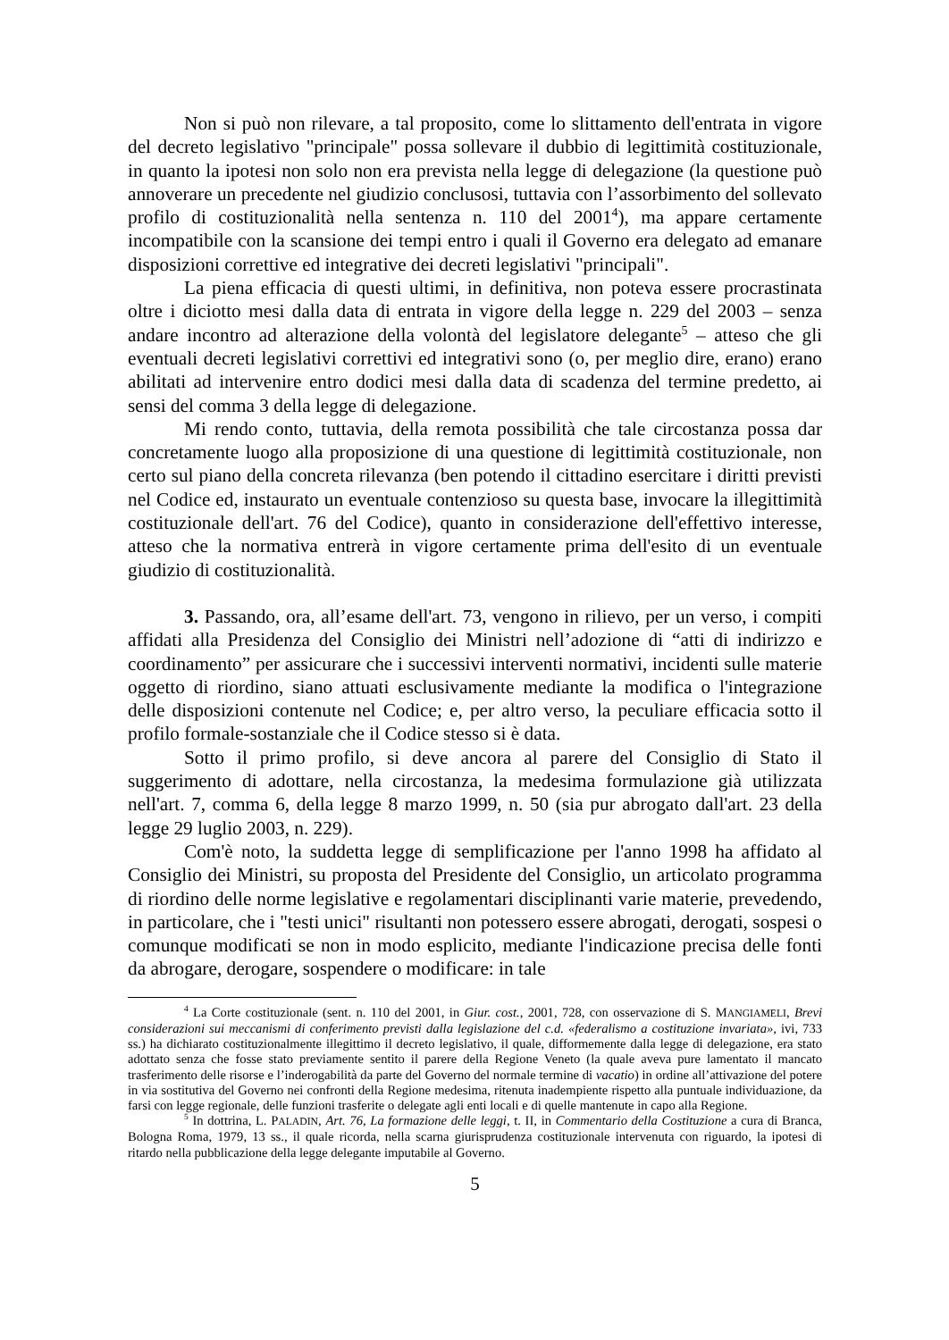Non si può non rilevare, a tal proposito, come lo slittamento dell'entrata in vigore del decreto legislativo "principale" possa sollevare il dubbio di legittimità costituzionale, in quanto la ipotesi non solo non era prevista nella legge di delegazione (la questione può annoverare un precedente nel giudizio conclusosi, tuttavia con l’assorbimento del sollevato profilo di costituzionalità nella sentenza n. 110 del 2001<sup>4</sup>), ma appare certamente incompatibile con la scansione dei tempi entro i quali il Governo era delegato ad emanare disposizioni correttive ed integrative dei decreti legislativi "principali".
La piena efficacia di questi ultimi, in definitiva, non poteva essere procrastinata oltre i diciotto mesi dalla data di entrata in vigore della legge n. 229 del 2003 – senza andare incontro ad alterazione della volontà del legislatore delegante<sup>5</sup> – atteso che gli eventuali decreti legislativi correttivi ed integrativi sono (o, per meglio dire, erano) erano abilitati ad intervenire entro dodici mesi dalla data di scadenza del termine predetto, ai sensi del comma 3 della legge di delegazione.
Mi rendo conto, tuttavia, della remota possibilità che tale circostanza possa dar concretamente luogo alla proposizione di una questione di legittimità costituzionale, non certo sul piano della concreta rilevanza (ben potendo il cittadino esercitare i diritti previsti nel Codice ed, instaurato un eventuale contenzioso su questa base, invocare la illegittimità costituzionale dell'art. 76 del Codice), quanto in considerazione dell'effettivo interesse, atteso che la normativa entrerà in vigore certamente prima dell'esito di un eventuale giudizio di costituzionalità.
3. Passando, ora, all’esame dell'art. 73, vengono in rilievo, per un verso, i compiti affidati alla Presidenza del Consiglio dei Ministri nell’adozione di “atti di indirizzo e coordinamento” per assicurare che i successivi interventi normativi, incidenti sulle materie oggetto di riordino, siano attuati esclusivamente mediante la modifica o l'integrazione delle disposizioni contenute nel Codice; e, per altro verso, la peculiare efficacia sotto il profilo formale-sostanziale che il Codice stesso si è data.
Sotto il primo profilo, si deve ancora al parere del Consiglio di Stato il suggerimento di adottare, nella circostanza, la medesima formulazione già utilizzata nell'art. 7, comma 6, della legge 8 marzo 1999, n. 50 (sia pur abrogato dall'art. 23 della legge 29 luglio 2003, n. 229).
Com'è noto, la suddetta legge di semplificazione per l'anno 1998 ha affidato al Consiglio dei Ministri, su proposta del Presidente del Consiglio, un articolato programma di riordino delle norme legislative e regolamentari disciplinanti varie materie, prevedendo, in particolare, che i "testi unici" risultanti non potessero essere abrogati, derogati, sospesi o comunque modificati se non in modo esplicito, mediante l'indicazione precisa delle fonti da abrogare, derogare, sospendere o modificare: in tale
<sup>4</sup> La Corte costituzionale (sent. n. 110 del 2001, in Giur. cost., 2001, 728, con osservazione di S. MANGIAMELI, Brevi considerazioni sui meccanismi di conferimento previsti dalla legislazione del c.d. «federalismo a costituzione invariata», ivi, 733 ss.) ha dichiarato costituzionalmente illegittimo il decreto legislativo, il quale, difformemente dalla legge di delegazione, era stato adottato senza che fosse stato previamente sentito il parere della Regione Veneto (la quale aveva pure lamentato il mancato trasferimento delle risorse e l’inderogabilità da parte del Governo del normale termine di vacatio) in ordine all’attivazione del potere in via sostitutiva del Governo nei confronti della Regione medesima, ritenuta inadempiente rispetto alla puntuale individuazione, da farsi con legge regionale, delle funzioni trasferite o delegate agli enti locali e di quelle mantenute in capo alla Regione.
<sup>5</sup> In dottrina, L. PALADIN, Art. 76, La formazione delle leggi, t. II, in Commentario della Costituzione a cura di Branca, Bologna Roma, 1979, 13 ss., il quale ricorda, nella scarna giurisprudenza costituzionale intervenuta con riguardo, la ipotesi di ritardo nella pubblicazione della legge delegante imputabile al Governo.
5